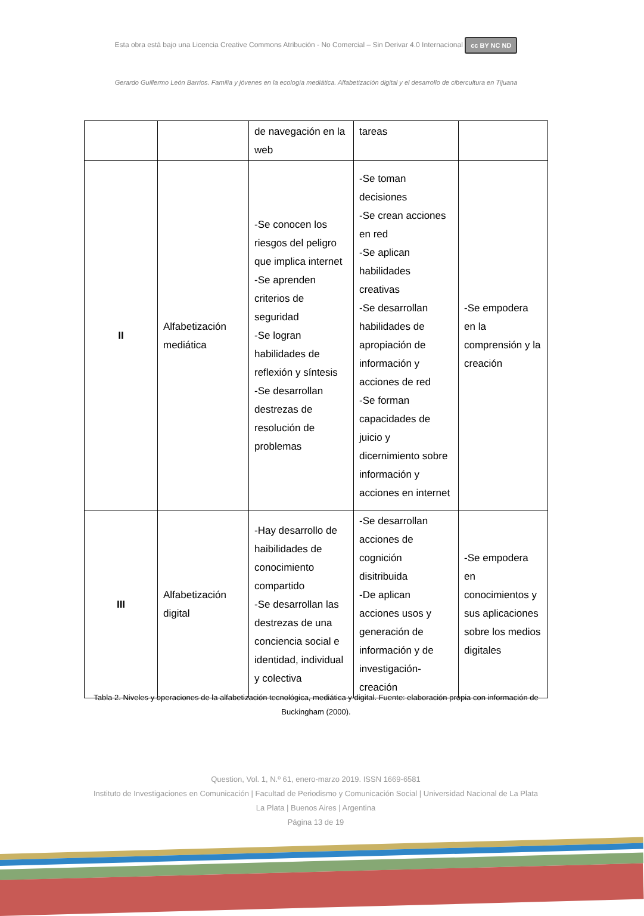Esta obra está bajo una Licencia Creative Commons Atribución - No Comercial – Sin Derivar 4.0 Internacional cc BY NC ND
Gerardo Guillermo León Barrios. Familia y jóvenes en la ecología mediática. Alfabetización digital y el desarrollo de cibercultura en Tijuana
| | | de navegación en la web | tareas | |
| II | Alfabetización mediática | -Se conocen los riesgos del peligro que implica internet -Se aprenden criterios de seguridad -Se logran habilidades de reflexión y síntesis -Se desarrollan destrezas de resolución de problemas | -Se toman decisiones -Se crean acciones en red -Se aplican habilidades creativas -Se desarrollan habilidades de apropiación de información y acciones de red -Se forman capacidades de juicio y dicernimiento sobre información y acciones en internet | -Se empodera en la comprensión y la creación |
| III | Alfabetización digital | -Hay desarrollo de haibilidades de conocimiento compartido -Se desarrollan las destrezas de una conciencia social e identidad, individual y colectiva | -Se desarrollan acciones de cognición disitribuida -De aplican acciones usos y generación de información y de investigación-creación | -Se empodera en conocimientos y sus aplicaciones sobre los medios digitales |
Tabla 2. Niveles y operaciones de la alfabetización tecnológica, mediática y digital. Fuente: elaboración propia con información de Buckingham (2000).
Question, Vol. 1, N.º 61, enero-marzo 2019. ISSN 1669-6581
Instituto de Investigaciones en Comunicación | Facultad de Periodismo y Comunicación Social | Universidad Nacional de La Plata La Plata | Buenos Aires | Argentina
Página 13 de 19